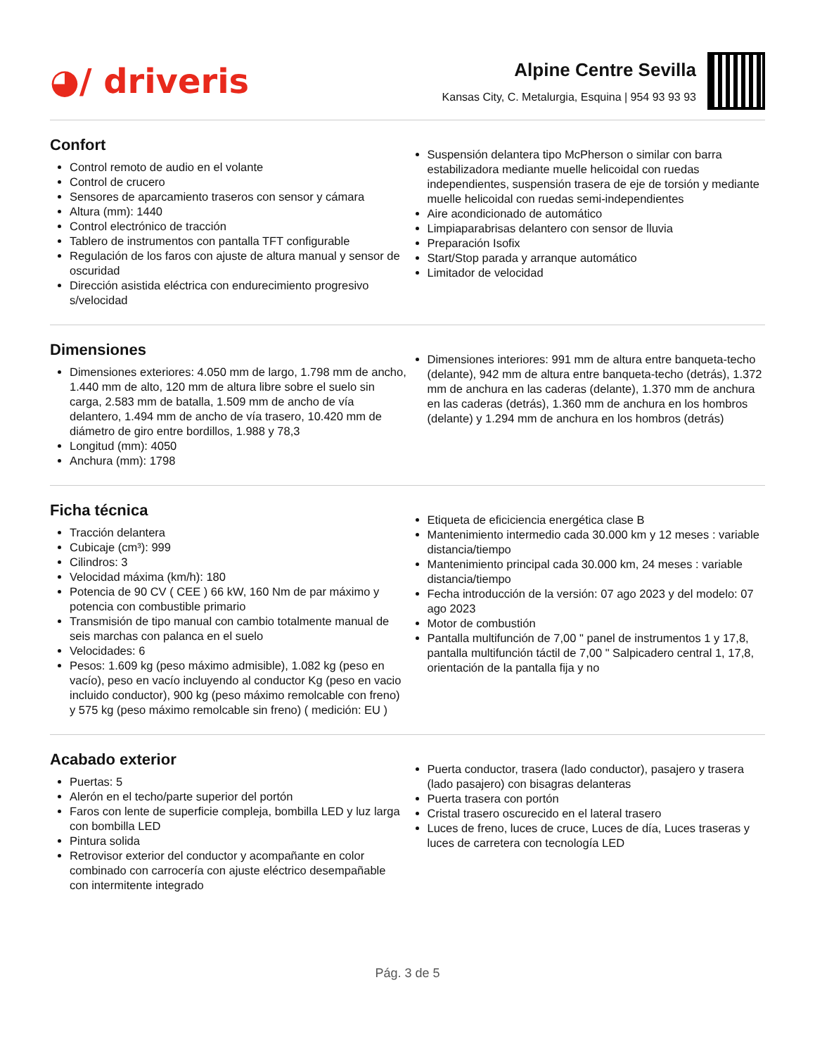◕/ driveris
Alpine Centre Sevilla
Kansas City, C. Metalurgia, Esquina | 954 93 93 93
Confort
Control remoto de audio en el volante
Control de crucero
Sensores de aparcamiento traseros con sensor y cámara
Altura (mm): 1440
Control electrónico de tracción
Tablero de instrumentos con pantalla TFT configurable
Regulación de los faros con ajuste de altura manual y sensor de oscuridad
Dirección asistida eléctrica con endurecimiento progresivo s/velocidad
Suspensión delantera tipo McPherson o similar con barra estabilizadora mediante muelle helicoidal con ruedas independientes, suspensión trasera de eje de torsión y mediante muelle helicoidal con ruedas semi-independientes
Aire acondicionado de automático
Limpiaparabrisas delantero con sensor de lluvia
Preparación Isofix
Start/Stop parada y arranque automático
Limitador de velocidad
Dimensiones
Dimensiones exteriores: 4.050 mm de largo, 1.798 mm de ancho, 1.440 mm de alto, 120 mm de altura libre sobre el suelo sin carga, 2.583 mm de batalla, 1.509 mm de ancho de vía delantero, 1.494 mm de ancho de vía trasero, 10.420 mm de diámetro de giro entre bordillos, 1.988 y 78,3
Longitud (mm): 4050
Anchura (mm): 1798
Dimensiones interiores: 991 mm de altura entre banqueta-techo (delante), 942 mm de altura entre banqueta-techo (detrás), 1.372 mm de anchura en las caderas (delante), 1.370 mm de anchura en las caderas (detrás), 1.360 mm de anchura en los hombros (delante) y 1.294 mm de anchura en los hombros (detrás)
Ficha técnica
Tracción delantera
Cubicaje (cm³): 999
Cilindros: 3
Velocidad máxima (km/h): 180
Potencia de 90 CV ( CEE ) 66 kW, 160 Nm de par máximo y potencia con combustible primario
Transmisión de tipo manual con cambio totalmente manual de seis marchas con palanca en el suelo
Velocidades: 6
Pesos: 1.609 kg (peso máximo admisible), 1.082 kg (peso en vacío), peso en vacío incluyendo al conductor Kg (peso en vacio incluido conductor), 900 kg (peso máximo remolcable con freno) y 575 kg (peso máximo remolcable sin freno) ( medición: EU )
Etiqueta de eficiciencia energética clase B
Mantenimiento intermedio cada 30.000 km y 12 meses : variable distancia/tiempo
Mantenimiento principal cada 30.000 km, 24 meses : variable distancia/tiempo
Fecha introducción de la versión: 07 ago 2023 y del modelo: 07 ago 2023
Motor de combustión
Pantalla multifunción de 7,00 " panel de instrumentos 1 y 17,8, pantalla multifunción táctil de 7,00 " Salpicadero central 1, 17,8, orientación de la pantalla fija y no
Acabado exterior
Puertas: 5
Alerón en el techo/parte superior del portón
Faros con lente de superficie compleja, bombilla LED y luz larga con bombilla LED
Pintura solida
Retrovisor exterior del conductor y acompañante en color combinado con carrocería con ajuste eléctrico desempañable con intermitente integrado
Puerta conductor, trasera (lado conductor), pasajero y trasera (lado pasajero) con bisagras delanteras
Puerta trasera con portón
Cristal trasero oscurecido en el lateral trasero
Luces de freno, luces de cruce, Luces de día, Luces traseras y luces de carretera con tecnología LED
Pág. 3 de 5